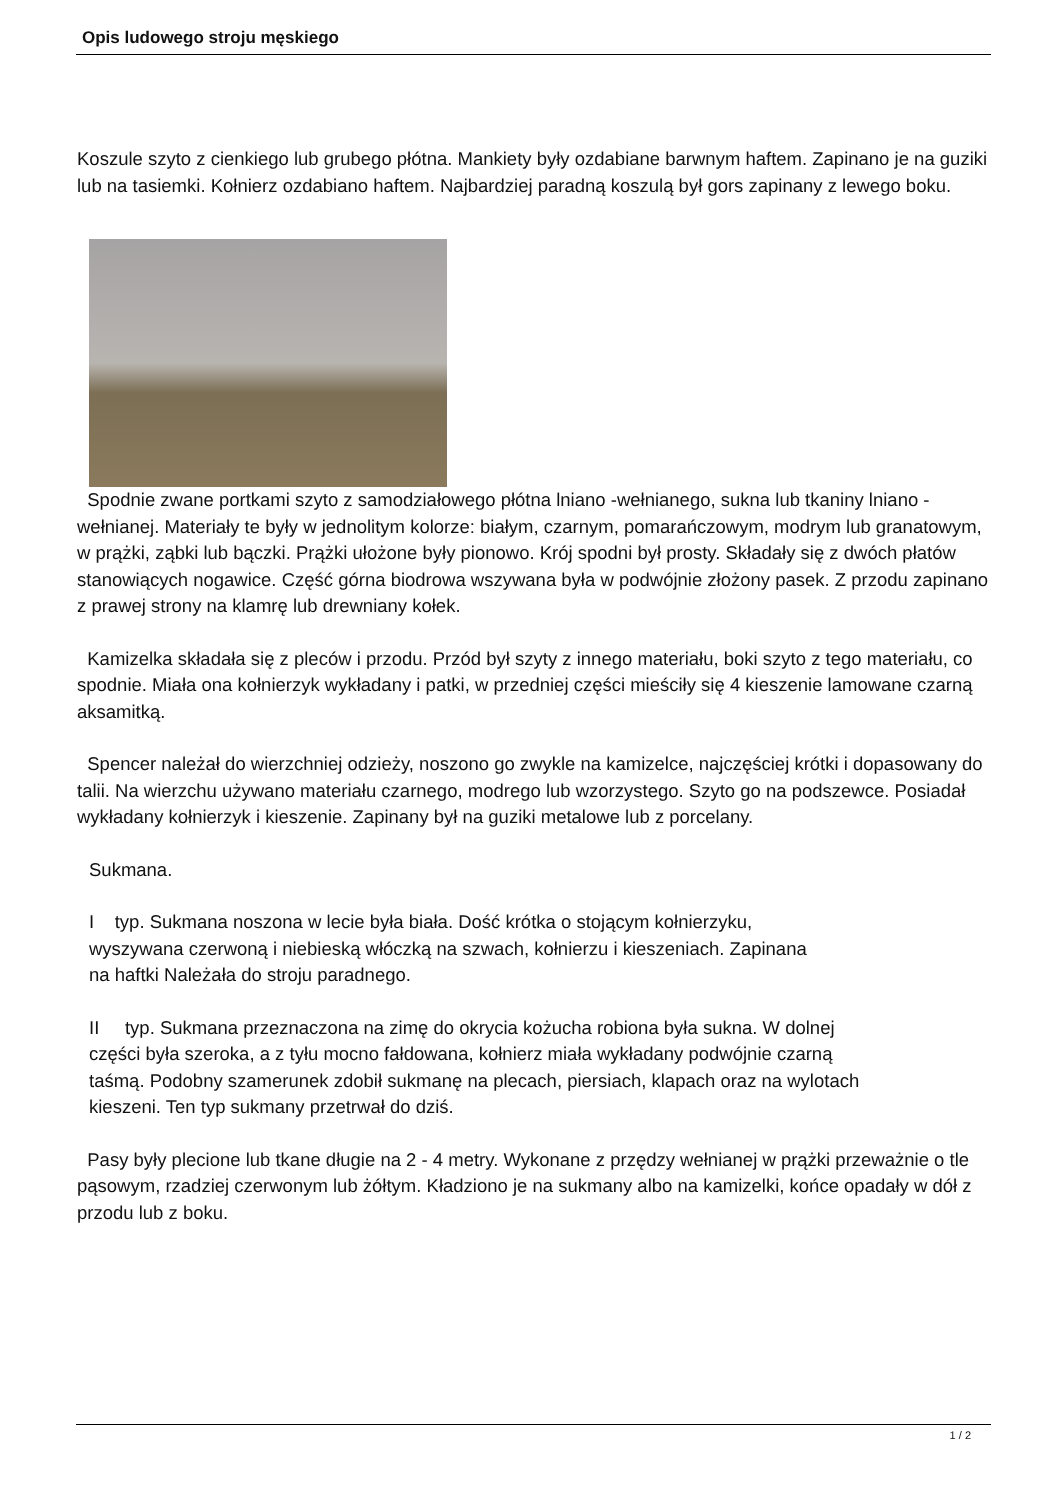Opis ludowego stroju męskiego
Koszule szyto z cienkiego lub grubego płótna. Mankiety były ozdabiane barwnym haftem. Zapinano je na guziki lub na tasiemki. Kołnierz ozdabiano haftem. Najbardziej paradną koszulą był gors zapinany z lewego boku.
Spodnie zwane portkami szyto z samodziałowego płótna lniano -wełnianego, sukna lub tkaniny lniano - wełnianej. Materiały te były w jednolitym kolorze: białym, czarnym, pomarańczowym, modrym lub granatowym, w prążki, ząbki lub bączki. Prążki ułożone były pionowo. Krój spodni był prosty. Składały się z dwóch płatów stanowiących nogawice. Część górna biodrowa wszywana była w podwójnie złożony pasek. Z przodu zapinano z prawej strony na klamrę lub drewniany kołek.
Kamizelka składała się z pleców i przodu. Przód był szyty z innego materiału, boki szyto z tego materiału, co spodnie. Miała ona kołnierzyk wykładany i patki, w przedniej części mieściły się 4 kieszenie lamowane czarną aksamitką.
Spencer należał do wierzchniej odzieży, noszono go zwykle na kamizelce, najczęściej krótki i dopasowany do talii. Na wierzchu używano materiału czarnego, modrego lub wzorzystego. Szyto go na podszewce. Posiadał wykładany kołnierzyk i kieszenie. Zapinany był na guziki metalowe lub z porcelany.
Sukmana.
I typ. Sukmana noszona w lecie była biała. Dość krótka o stojącym kołnierzyku, wyszywana czerwoną i niebieską włóczką na szwach, kołnierzu i kieszeniach. Zapinana na haftki Należała do stroju paradnego.
II typ. Sukmana przeznaczona na zimę do okrycia kożucha robiona była sukna. W dolnej części była szeroka, a z tyłu mocno fałdowana, kołnierz miała wykładany podwójnie czarną taśmą. Podobny szamerunek zdobił sukmanę na plecach, piersiach, klapach oraz na wylotach kieszeni. Ten typ sukmany przetrwał do dziś.
Pasy były plecione lub tkane długie na 2 - 4 metry. Wykonane z przędzy wełnianej w prążki przeważnie o tle pąsowym, rzadziej czerwonym lub żółtym. Kładziono je na sukmany albo na kamizelki, końce opadały w dół z przodu lub z boku.
1 / 2